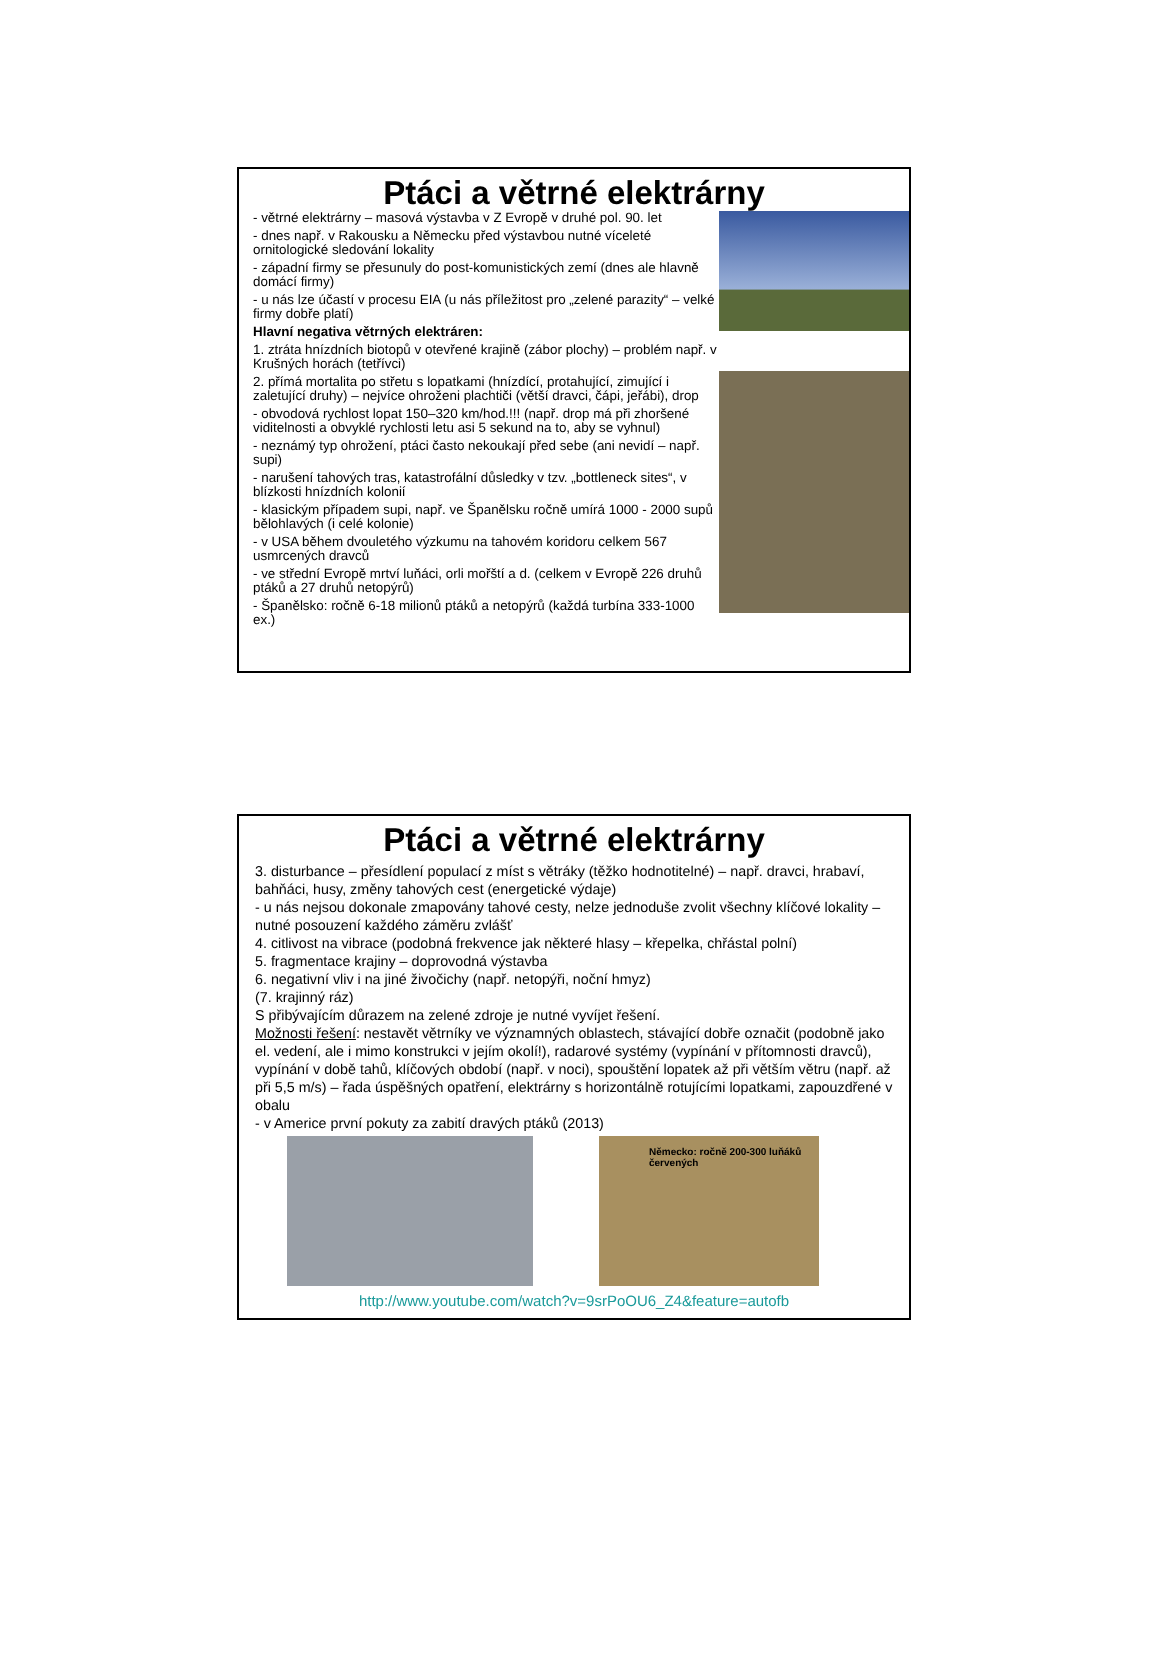Ptáci a větrné elektrárny
- větrné elektrárny – masová výstavba v Z Evropě v druhé pol. 90. let
- dnes např. v Rakousku a Německu před výstavbou nutné víceleté ornitologické sledování lokality
- západní firmy se přesunuly do post-komunistických zemí (dnes ale hlavně domácí firmy)
- u nás lze účastí v procesu EIA (u nás příležitost pro „zelené parazity“ – velké firmy dobře platí)
Hlavní negativa větrných elektráren:
1. ztráta hnízdních biotopů v otevřené krajině (zábor plochy) – problém např. v Krušných horách (tetřívci)
2. přímá mortalita po střetu s lopatkami (hnízdící, protahující, zimující i zaletující druhy) – nejvíce ohroženi plachtiči (větší dravci, čápi, jeřábi), drop
- obvodová rychlost lopat 150–320 km/hod.!!! (např. drop má při zhoršené viditelnosti a obvyklé rychlosti letu asi 5 sekund na to, aby se vyhnul)
- neznámý typ ohrožení, ptáci často nekoukají před sebe (ani nevidí – např. supi)
- narušení tahových tras, katastrofální důsledky v tzv. „bottleneck sites“, v blízkosti hnízdních kolonií
- klasickým případem supi, např. ve Španělsku ročně umírá 1000 - 2000 supů bělohlavých (i celé kolonie)
- v USA během dvouletého výzkumu na tahovém koridoru celkem 567 usmrcených dravců
- ve střední Evropě mrtví luňáci, orli mořští a d. (celkem v Evropě 226 druhů ptáků a 27 druhů netopýrů)
- Španělsko: ročně 6-18 milionů ptáků a netopýrů (každá turbína 333-1000 ex.)
Ptáci a větrné elektrárny
3. disturbance – přesídlení populací z míst s větráky (těžko hodnotitelné) – např. dravci, hrabaví, bahňáci, husy, změny tahových cest (energetické výdaje)
- u nás nejsou dokonale zmapovány tahové cesty, nelze jednoduše zvolit všechny klíčové lokality – nutné posouzení každého záměru zvlášť
4. citlivost na vibrace (podobná frekvence jak některé hlasy – křepelka, chřástal polní)
5. fragmentace krajiny – doprovodná výstavba
6. negativní vliv i na jiné živočichy (např. netopýři, noční hmyz)
(7. krajinný ráz)
S přibývajícím důrazem na zelené zdroje je nutné vyvíjet řešení.
Možnosti řešení: nestavět větrníky ve významných oblastech, stávající dobře označit (podobně jako el. vedení, ale i mimo konstrukci v jejím okolí!), radarové systémy (vypínání v přítomnosti dravců), vypínání v době tahů, klíčových období (např. v noci), spouštění lopatek až při větším větru (např. až při 5,5 m/s) – řada úspěšných opatření, elektrárny s horizontálně rotujícími lopatkami, zapouzdřené v obalu
- v Americe první pokuty za zabití dravých ptáků (2013)
Německo: ročně 200-300 luňáků červených
http://www.youtube.com/watch?v=9srPoOU6_Z4&feature=autofb